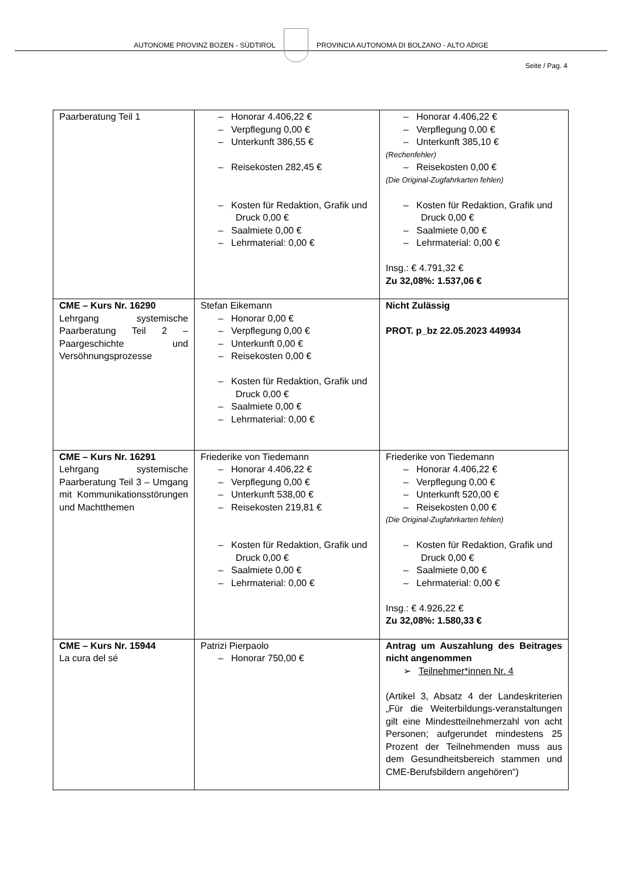AUTONOME PROVINZ BOZEN - SÜDTIROL
PROVINCIA AUTONOMA DI BOLZANO - ALTO ADIGE
Seite / Pag. 4
| Paarberatung Teil 1 | – Honorar 4.406,22 € – Verpflegung 0,00 € – Unterkunft 386,55 € – Reisekosten 282,45 € – Kosten für Redaktion, Grafik und Druck 0,00 € – Saalmiete 0,00 € – Lehrmaterial: 0,00 € | – Honorar 4.406,22 € – Verpflegung 0,00 € – Unterkunft 385,10 € (Rechenfehler) – Reisekosten 0,00 € (Die Original-Zugfahrkarten fehlen) – Kosten für Redaktion, Grafik und Druck 0,00 € – Saalmiete 0,00 € – Lehrmaterial: 0,00 € Insg.: € 4.791,32 € Zu 32,08%: 1.537,06 € |
| CME – Kurs Nr. 16290 Lehrgang systemische Paarberatung Teil 2 – Paargeschichte und Versöhnungsprozesse | Stefan Eikemann – Honorar 0,00 € – Verpflegung 0,00 € – Unterkunft 0,00 € – Reisekosten 0,00 € – Kosten für Redaktion, Grafik und Druck 0,00 € – Saalmiete 0,00 € – Lehrmaterial: 0,00 € | Nicht Zulässig PROT. p_bz 22.05.2023 449934 |
| CME – Kurs Nr. 16291 Lehrgang systemische Paarberatung Teil 3 – Umgang mit Kommunikationsstörungen und Machtthemen | Friederike von Tiedemann – Honorar 4.406,22 € – Verpflegung 0,00 € – Unterkunft 538,00 € – Reisekosten 219,81 € – Kosten für Redaktion, Grafik und Druck 0,00 € – Saalmiete 0,00 € – Lehrmaterial: 0,00 € | Friederike von Tiedemann – Honorar 4.406,22 € – Verpflegung 0,00 € – Unterkunft 520,00 € – Reisekosten 0,00 € (Die Original-Zugfahrkarten fehlen) – Kosten für Redaktion, Grafik und Druck 0,00 € – Saalmiete 0,00 € – Lehrmaterial: 0,00 € Insg.: € 4.926,22 € Zu 32,08%: 1.580,33 € |
| CME – Kurs Nr. 15944 La cura del sé | Patrizi Pierpaolo – Honorar 750,00 € | Antrag um Auszahlung des Beitrages nicht angenommen ➢ Teilnehmer*innen Nr. 4 (Artikel 3, Absatz 4 der Landeskriterien „Für die Weiterbildungs-veranstaltungen gilt eine Mindestteilnehmerzahl von acht Personen; aufgerundet mindestens 25 Prozent der Teilnehmenden muss aus dem Gesundheitsbereich stammen und CME-Berufsbildern angehören“) |